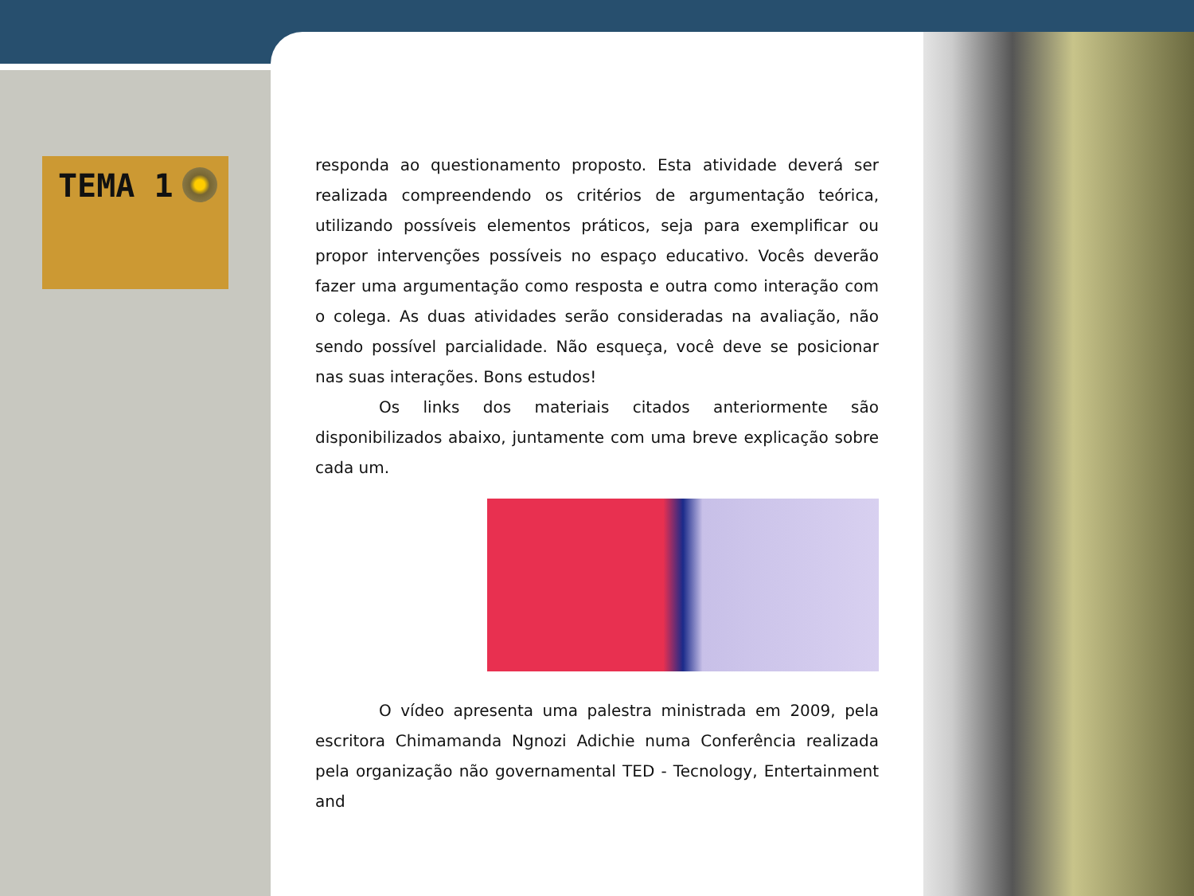TEMA 1
responda ao questionamento proposto. Esta atividade deverá ser realizada compreendendo os critérios de argumentação teórica, utilizando possíveis elementos práticos, seja para exemplificar ou propor intervenções possíveis no espaço educativo. Vocês deverão fazer uma argumentação como resposta e outra como interação com o colega. As duas atividades serão consideradas na avaliação, não sendo possível parcialidade. Não esqueça, você deve se posicionar nas suas interações. Bons estudos!
Os links dos materiais citados anteriormente são disponibilizados abaixo, juntamente com uma breve explicação sobre cada um.
O vídeo apresenta uma palestra ministrada em 2009, pela escritora Chimamanda Ngnozi Adichie numa Conferência realizada pela organização não governamental TED - Tecnology, Entertainment and